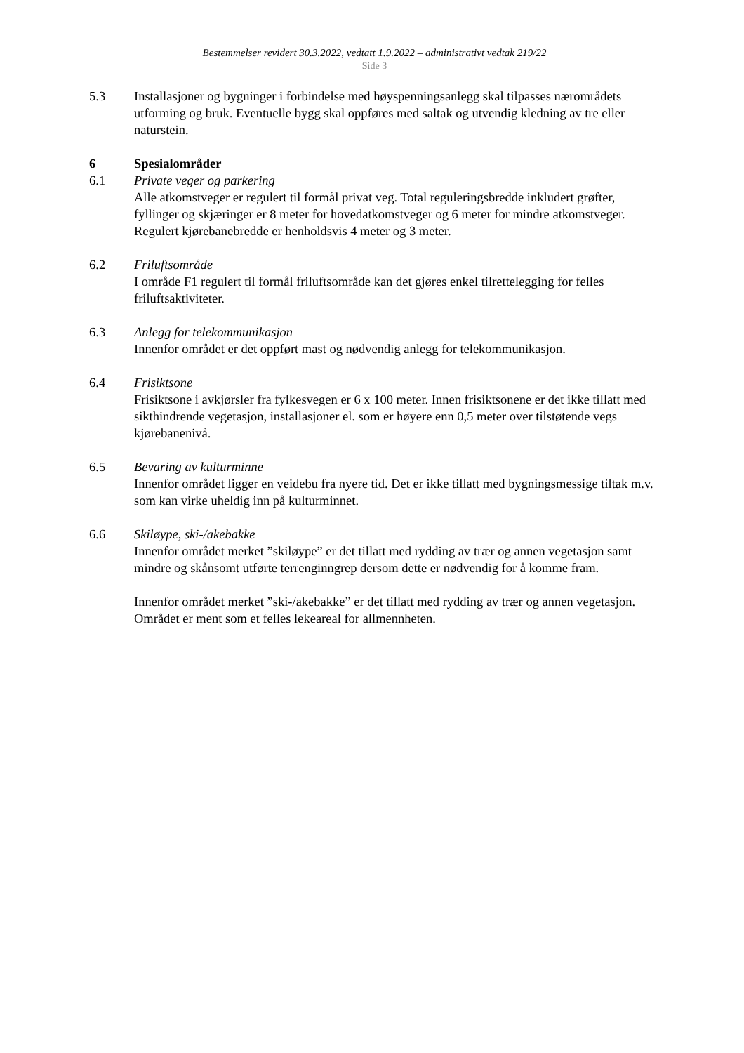Bestemmelser revidert 30.3.2022, vedtatt 1.9.2022 – administrativt vedtak 219/22
Side 3
5.3 Installasjoner og bygninger i forbindelse med høyspenningsanlegg skal tilpasses nærområdets utforming og bruk. Eventuelle bygg skal oppføres med saltak og utvendig kledning av tre eller naturstein.
6 Spesialområder
6.1 Private veger og parkering
Alle atkomstveger er regulert til formål privat veg. Total reguleringsbredde inkludert grøfter, fyllinger og skjæringer er 8 meter for hovedatkomstveger og 6 meter for mindre atkomstveger. Regulert kjørebanebredde er henholdsvis 4 meter og 3 meter.
6.2 Friluftsområde
I område F1 regulert til formål friluftsområde kan det gjøres enkel tilrettelegging for felles friluftsaktiviteter.
6.3 Anlegg for telekommunikasjon
Innenfor området er det oppført mast og nødvendig anlegg for telekommunikasjon.
6.4 Frisiktsone
Frisiktsone i avkjørsler fra fylkesvegen er 6 x 100 meter. Innen frisiktsonene er det ikke tillatt med sikthindrende vegetasjon, installasjoner el. som er høyere enn 0,5 meter over tilstøtende vegs kjørebanenivå.
6.5 Bevaring av kulturminne
Innenfor området ligger en veidebu fra nyere tid. Det er ikke tillatt med bygningsmessige tiltak m.v. som kan virke uheldig inn på kulturminnet.
6.6 Skiløype, ski-/akebakke
Innenfor området merket ”skiløype” er det tillatt med rydding av trær og annen vegetasjon samt mindre og skånsomt utførte terrenginngrep dersom dette er nødvendig for å komme fram.
Innenfor området merket ”ski-/akebakke” er det tillatt med rydding av trær og annen vegetasjon. Området er ment som et felles lekeareal for allmennheten.